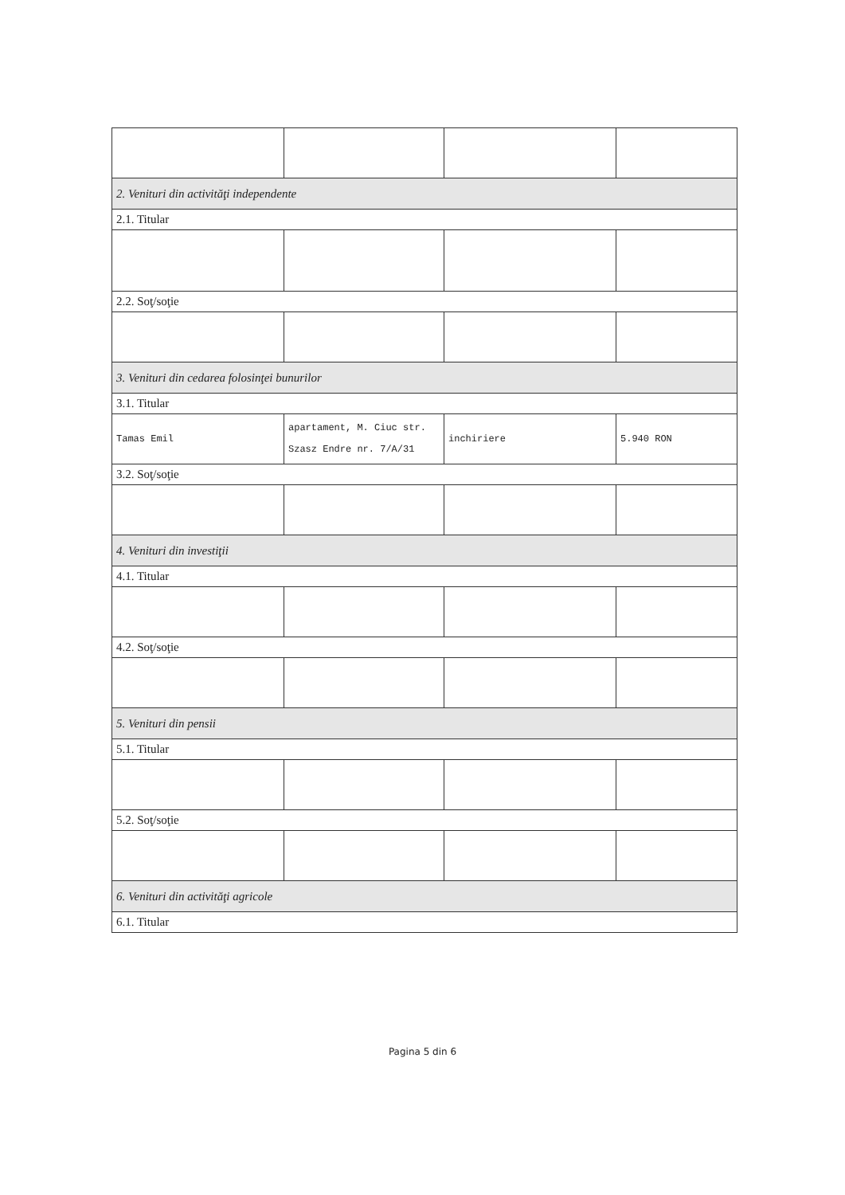| 2. Venituri din activităţi independente | | | |
| 2.1. Titular | | | |
| 2.2. Soţ/soţie | | | |
| 3. Venituri din cedarea folosinţei bunurilor | | | |
| 3.1. Titular | | | |
| Tamas Emil | apartament, M. Ciuc str. Szasz Endre nr. 7/A/31 | inchiriere | 5.940 RON |
| 3.2. Soţ/soţie | | | |
| 4. Venituri din investiţii | | | |
| 4.1. Titular | | | |
| 4.2. Soţ/soţie | | | |
| 5. Venituri din pensii | | | |
| 5.1. Titular | | | |
| 5.2. Soţ/soţie | | | |
| 6. Venituri din activităţi agricole | | | |
| 6.1. Titular | | | |
Pagina 5 din 6